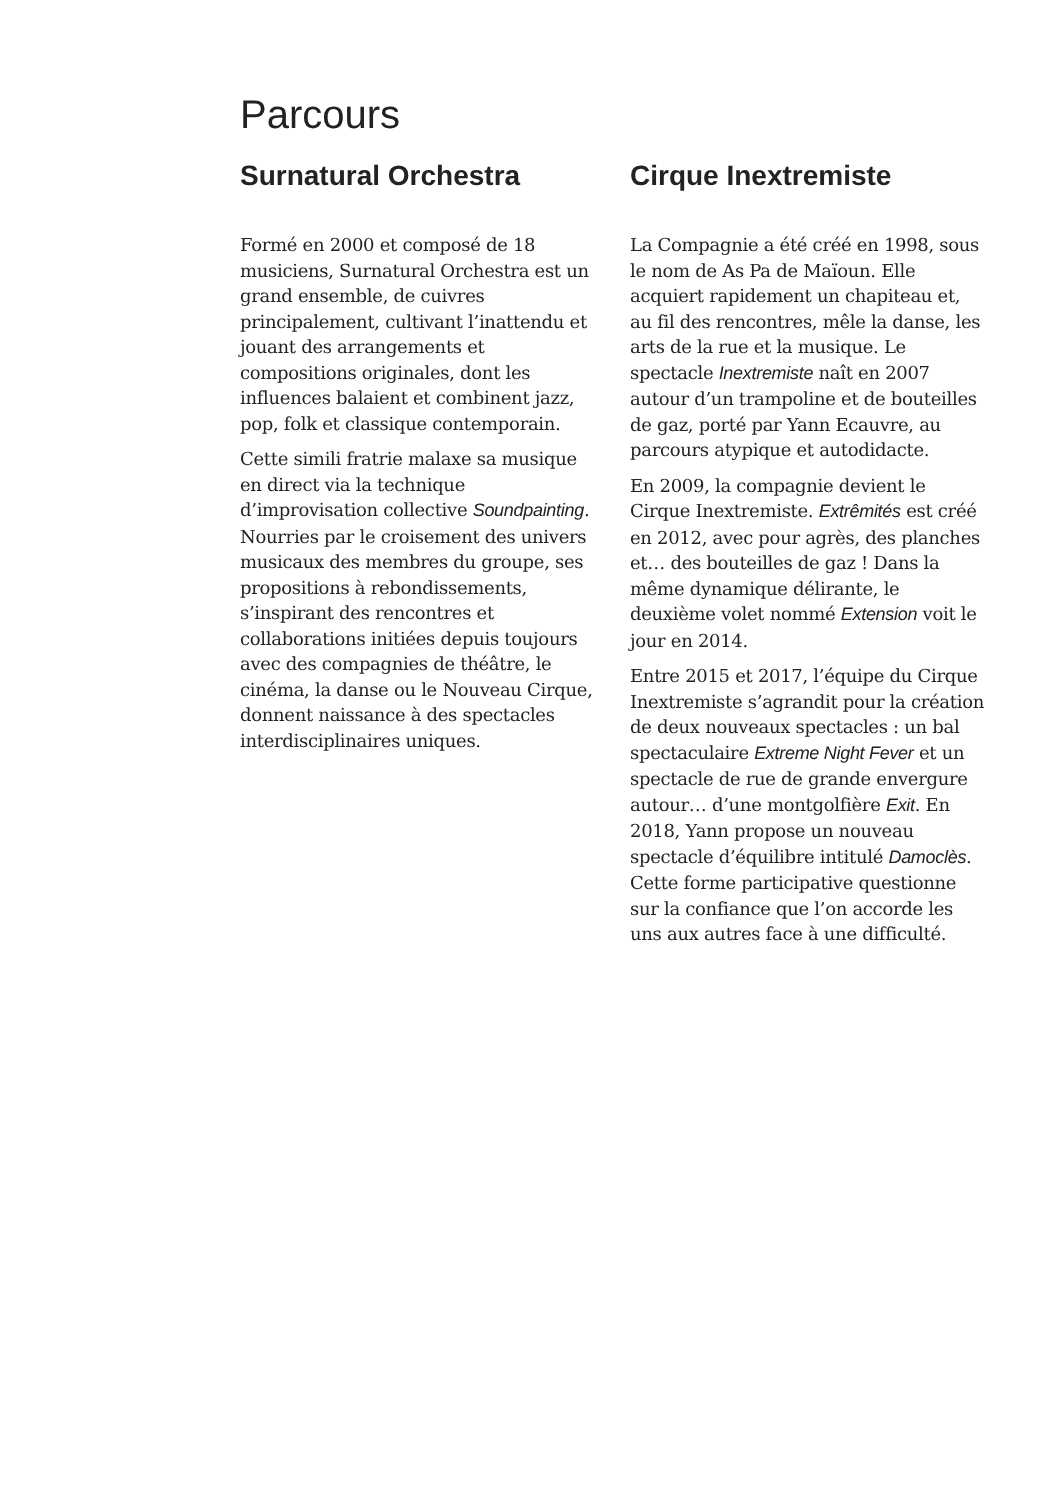Parcours
Surnatural Orchestra
Formé en 2000 et composé de 18 musiciens, Surnatural Orchestra est un grand ensemble, de cuivres principalement, cultivant l’inattendu et jouant des arrangements et compositions originales, dont les influences balaient et combinent jazz, pop, folk et classique contemporain.
Cette simili fratrie malaxe sa musique en direct via la technique d’improvisation collective Soundpainting. Nourries par le croisement des univers musicaux des membres du groupe, ses propositions à rebondissements, s’inspirant des rencontres et collaborations initiées depuis toujours avec des compagnies de théâtre, le cinéma, la danse ou le Nouveau Cirque, donnent naissance à des spectacles interdisciplinaires uniques.
Cirque Inextremiste
La Compagnie a été créé en 1998, sous le nom de As Pa de Maïoun. Elle acquiert rapidement un chapiteau et, au fil des rencontres, mêle la danse, les arts de la rue et la musique. Le spectacle Inextremiste naît en 2007 autour d’un trampoline et de bouteilles de gaz, porté par Yann Ecauvre, au parcours atypique et autodidacte.
En 2009, la compagnie devient le Cirque Inextremiste. Extrêmités est créé en 2012, avec pour agrès, des planches et… des bouteilles de gaz ! Dans la même dynamique délirante, le deuxième volet nommé Extension voit le jour en 2014.
Entre 2015 et 2017, l’équipe du Cirque Inextremiste s’agrandit pour la création de deux nouveaux spectacles : un bal spectaculaire Extreme Night Fever et un spectacle de rue de grande envergure autour… d’une montgolfière Exit. En 2018, Yann propose un nouveau spectacle d’équilibre intitulé Damoclès. Cette forme participative questionne sur la confiance que l’on accorde les uns aux autres face à une difficulté.